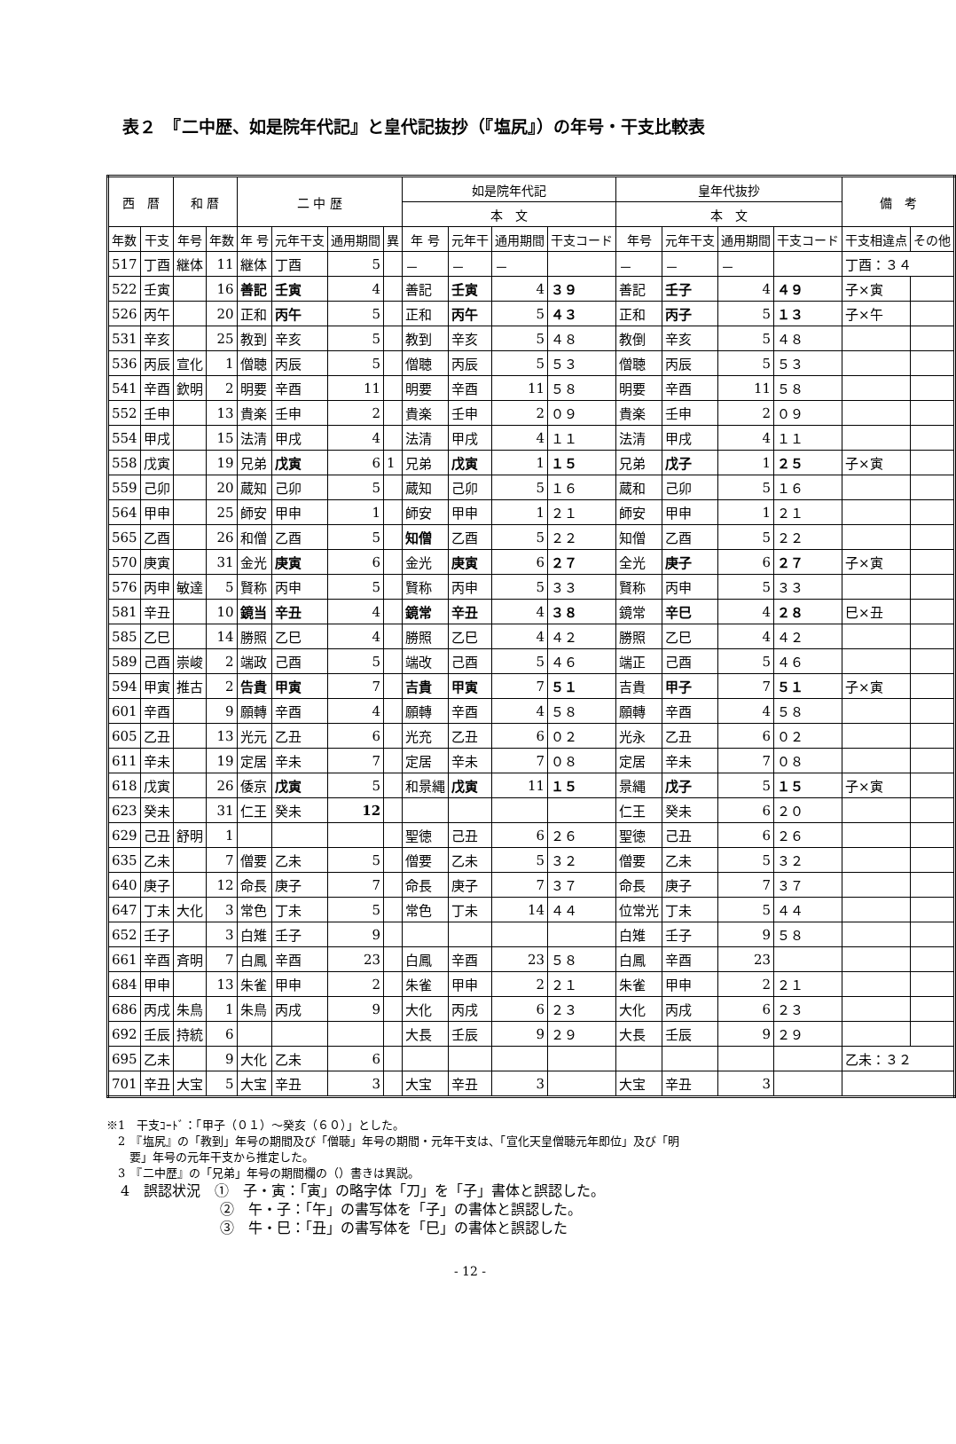表２　『二中歴、如是院年代記』と皇代記抜抄（『塩尻』）の年号・干支比較表
| 西 暦 | | 和 暦 | | 二 中 歴 | | | | 如是院年代記 | | | | 皇年代抜抄 | | | | 備 考 | |
| --- | --- | --- | --- | --- | --- | --- | --- | --- | --- | --- | --- | --- | --- | --- | --- | --- | --- |
| | | | | | | | | 本 文 | | | | 本 文 | | | | | |
| 年数 | 干支 | 年号 | 年数 | 年 号 | 元年干支 | 通用期間 | 異 | 年 号 | 元年干 | 通用期間 | 干支コード | 年号 | 元年干支 | 通用期間 | 干支コード | 干支相違点 | その他 |
| 517 | 丁酉 | 継体 | 11 | 継体 | 丁酉 | 5 | | － | － | － | | － | － | － | | 丁酉：３４ | |
| 522 | 壬寅 | | 16 | 善記 | 壬寅 | 4 | | 善記 | 壬寅 | 4 | ３９ | 善記 | 壬子 | 4 | ４９ | 子×寅 | |
| 526 | 丙午 | | 20 | 正和 | 丙午 | 5 | | 正和 | 丙午 | 5 | ４３ | 正和 | 丙子 | 5 | １３ | 子×午 | |
| 531 | 辛亥 | | 25 | 教到 | 辛亥 | 5 | | 教到 | 辛亥 | 5 | ４８ | 教倒 | 辛亥 | 5 | ４８ | | |
| 536 | 丙辰 | 宣化 | 1 | 僧聴 | 丙辰 | 5 | | 僧聴 | 丙辰 | 5 | ５３ | 僧聴 | 丙辰 | 5 | ５３ | | |
| 541 | 辛酉 | 欽明 | 2 | 明要 | 辛酉 | 11 | | 明要 | 辛酉 | 11 | ５８ | 明要 | 辛酉 | 11 | ５８ | | |
| 552 | 壬申 | | 13 | 貴楽 | 壬申 | 2 | | 貴楽 | 壬申 | 2 | ０９ | 貴楽 | 壬申 | 2 | ０９ | | |
| 554 | 甲戌 | | 15 | 法清 | 甲戌 | 4 | | 法清 | 甲戌 | 4 | １１ | 法清 | 甲戌 | 4 | １１ | | |
| 558 | 戊寅 | | 19 | 兄弟 | 戊寅 | 6 | 1 | 兄弟 | 戊寅 | 1 | １５ | 兄弟 | 戊子 | 1 | ２５ | 子×寅 | |
| 559 | 己卯 | | 20 | 蔵知 | 己卯 | 5 | | 蔵知 | 己卯 | 5 | １６ | 蔵和 | 己卯 | 5 | １６ | | |
| 564 | 甲申 | | 25 | 師安 | 甲申 | 1 | | 師安 | 甲申 | 1 | ２１ | 師安 | 甲申 | 1 | ２１ | | |
| 565 | 乙酉 | | 26 | 和僧 | 乙酉 | 5 | | 知僧 | 乙酉 | 5 | ２２ | 知僧 | 乙酉 | 5 | ２２ | | |
| 570 | 庚寅 | | 31 | 金光 | 庚寅 | 6 | | 金光 | 庚寅 | 6 | ２７ | 全光 | 庚子 | 6 | ２７ | 子×寅 | |
| 576 | 丙申 | 敏達 | 5 | 賢称 | 丙申 | 5 | | 賢称 | 丙申 | 5 | ３３ | 賢称 | 丙申 | 5 | ３３ | | |
| 581 | 辛丑 | | 10 | 鏡当 | 辛丑 | 4 | | 鏡常 | 辛丑 | 4 | ３８ | 鏡常 | 辛巳 | 4 | ２８ | 巳×丑 | |
| 585 | 乙巳 | | 14 | 勝照 | 乙巳 | 4 | | 勝照 | 乙巳 | 4 | ４２ | 勝照 | 乙巳 | 4 | ４２ | | |
| 589 | 己酉 | 崇峻 | 2 | 端政 | 己酉 | 5 | | 端改 | 己酉 | 5 | ４６ | 端正 | 己酉 | 5 | ４６ | | |
| 594 | 甲寅 | 推古 | 2 | 告貴 | 甲寅 | 7 | | 吉貴 | 甲寅 | 7 | ５１ | 吉貴 | 甲子 | 7 | ５１ | 子×寅 | |
| 601 | 辛酉 | | 9 | 願轉 | 辛酉 | 4 | | 願轉 | 辛酉 | 4 | ５８ | 願轉 | 辛酉 | 4 | ５８ | | |
| 605 | 乙丑 | | 13 | 光元 | 乙丑 | 6 | | 光充 | 乙丑 | 6 | ０２ | 光永 | 乙丑 | 6 | ０２ | | |
| 611 | 辛未 | | 19 | 定居 | 辛未 | 7 | | 定居 | 辛未 | 7 | ０８ | 定居 | 辛未 | 7 | ０８ | | |
| 618 | 戊寅 | | 26 | 倭京 | 戊寅 | 5 | | 和景縄 | 戊寅 | 11 | １５ | 景縄 | 戊子 | 5 | １５ | 子×寅 | |
| 623 | 癸未 | | 31 | 仁王 | 癸未 | 12 | | | | | | 仁王 | 癸未 | 6 | ２０ | | |
| 629 | 己丑 | 舒明 | 1 | | | | | 聖徳 | 己丑 | 6 | ２６ | 聖徳 | 己丑 | 6 | ２６ | | |
| 635 | 乙未 | | 7 | 僧要 | 乙未 | 5 | | 僧要 | 乙未 | 5 | ３２ | 僧要 | 乙未 | 5 | ３２ | | |
| 640 | 庚子 | | 12 | 命長 | 庚子 | 7 | | 命長 | 庚子 | 7 | ３７ | 命長 | 庚子 | 7 | ３７ | | |
| 647 | 丁未 | 大化 | 3 | 常色 | 丁未 | 5 | | 常色 | 丁未 | 14 | ４４ | 位常光 | 丁未 | 5 | ４４ | | |
| 652 | 壬子 | | 3 | 白雉 | 壬子 | 9 | | | | | | 白雉 | 壬子 | 9 | ５８ | | |
| 661 | 辛酉 | 斉明 | 7 | 白鳳 | 辛酉 | 23 | | 白鳳 | 辛酉 | 23 | ５８ | 白鳳 | 辛酉 | 23 | | | |
| 684 | 甲申 | | 13 | 朱雀 | 甲申 | 2 | | 朱雀 | 甲申 | 2 | ２１ | 朱雀 | 甲申 | 2 | ２１ | | |
| 686 | 丙戌 | 朱鳥 | 1 | 朱鳥 | 丙戌 | 9 | | 大化 | 丙戌 | 6 | ２３ | 大化 | 丙戌 | 6 | ２３ | | |
| 692 | 壬辰 | 持統 | 6 | | | | | 大長 | 壬辰 | 9 | ２９ | 大長 | 壬辰 | 9 | ２９ | | |
| 695 | 乙未 | | 9 | 大化 | 乙未 | 6 | | | | | | | | | | 乙未：３２ | |
| 701 | 辛丑 | 大宝 | 5 | 大宝 | 辛丑 | 3 | | 大宝 | 辛丑 | 3 | | 大宝 | 辛丑 | 3 | | | |
※1　干支ｺｰﾄﾞ：「甲子（０１）～癸亥（６０）」とした。
　2　『塩尻』の「教到」年号の期間及び「僧聴」年号の期間・元年干支は、「宣化天皇僧聴元年即位」及び「明
　　要」年号の元年干支から推定した。
　3　『二中歴』の「兄弟」年号の期間欄の（）書きは異説。
　4　誤認状況　①　子・寅：「寅」の略字体「刀」を「子」書体と誤認した。
　　　　　　　　②　午・子：「午」の書写体を「子」の書体と誤認した。
　　　　　　　　③　牛・巳：「丑」の書写体を「巳」の書体と誤認した
- 12 -